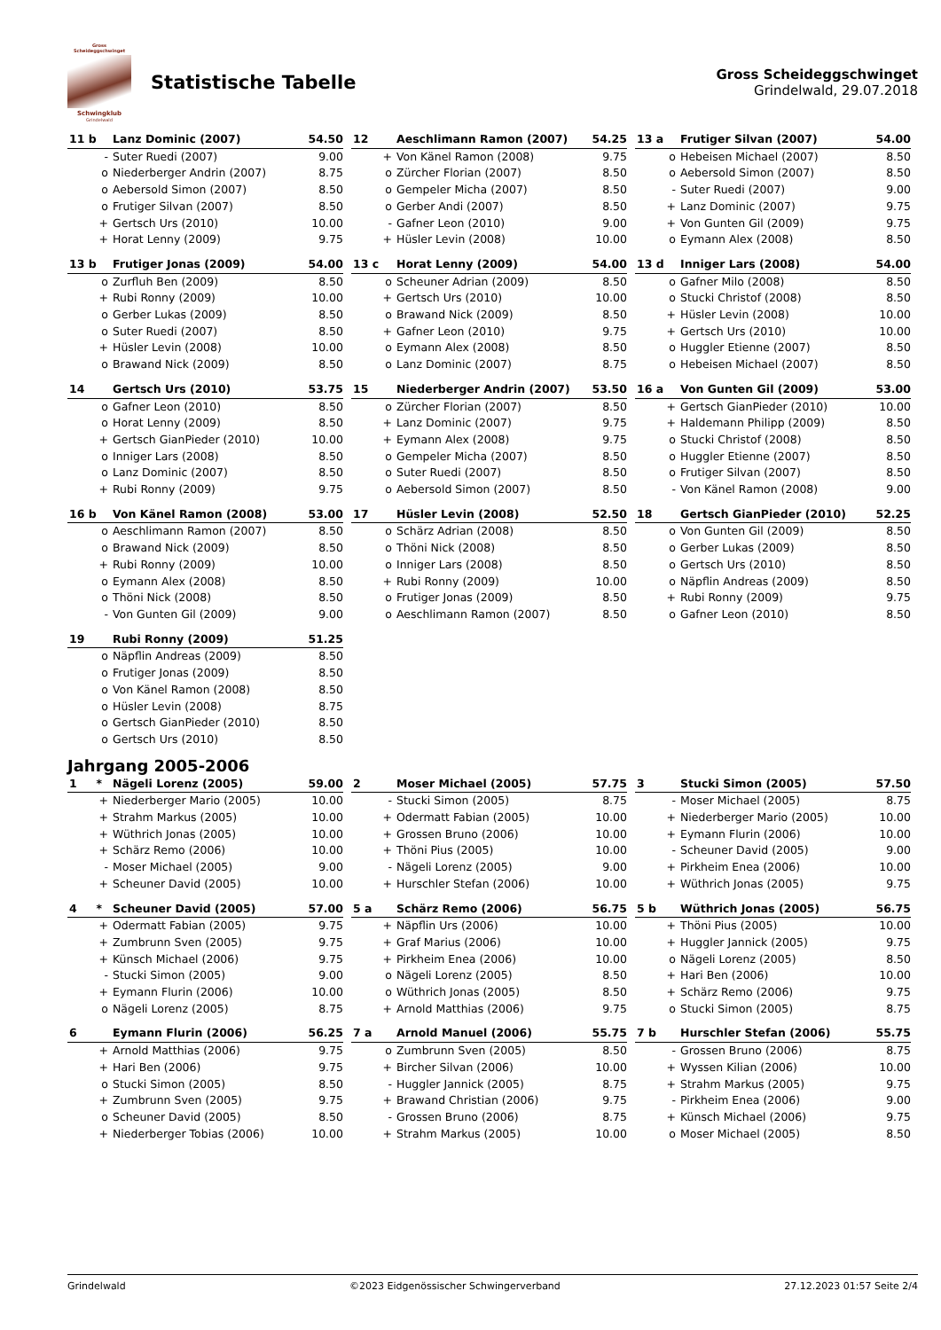Gross Scheideggschwinget
Schwingklub
Grindelwald
Statistische Tabelle
Gross Scheideggschwinget
Grindelwald, 29.07.2018
| 11 b | Lanz Dominic (2007) | 54.50 |
| --- | --- | --- |
| - | Suter Ruedi (2007) | 9.00 |
| o | Niederberger Andrin (2007) | 8.75 |
| o | Aebersold Simon (2007) | 8.50 |
| o | Frutiger Silvan (2007) | 8.50 |
| + | Gertsch Urs (2010) | 10.00 |
| + | Horat Lenny (2009) | 9.75 |
| 12 | Aeschlimann Ramon (2007) | 54.25 |
| --- | --- | --- |
| + | Von Känel Ramon (2008) | 9.75 |
| o | Zürcher Florian (2007) | 8.50 |
| o | Gempeler Micha (2007) | 8.50 |
| o | Gerber Andi (2007) | 8.50 |
| - | Gafner Leon (2010) | 9.00 |
| + | Hüsler Levin (2008) | 10.00 |
| 13 a | Frutiger Silvan (2007) | 54.00 |
| --- | --- | --- |
| o | Hebeisen Michael (2007) | 8.50 |
| o | Aebersold Simon (2007) | 8.50 |
| - | Suter Ruedi (2007) | 9.00 |
| + | Lanz Dominic (2007) | 9.75 |
| + | Von Gunten Gil (2009) | 9.75 |
| o | Eymann Alex (2008) | 8.50 |
| 13 b | Frutiger Jonas (2009) | 54.00 |
| --- | --- | --- |
| o | Zurfluh Ben (2009) | 8.50 |
| + | Rubi Ronny (2009) | 10.00 |
| o | Gerber Lukas (2009) | 8.50 |
| o | Suter Ruedi (2007) | 8.50 |
| + | Hüsler Levin (2008) | 10.00 |
| o | Brawand Nick (2009) | 8.50 |
| 13 c | Horat Lenny (2009) | 54.00 |
| --- | --- | --- |
| o | Scheuner Adrian (2009) | 8.50 |
| + | Gertsch Urs (2010) | 10.00 |
| o | Brawand Nick (2009) | 8.50 |
| + | Gafner Leon (2010) | 9.75 |
| o | Eymann Alex (2008) | 8.50 |
| o | Lanz Dominic (2007) | 8.75 |
| 13 d | Inniger Lars (2008) | 54.00 |
| --- | --- | --- |
| o | Gafner Milo (2008) | 8.50 |
| o | Stucki Christof (2008) | 8.50 |
| + | Hüsler Levin (2008) | 10.00 |
| + | Gertsch Urs (2010) | 10.00 |
| o | Huggler Etienne (2007) | 8.50 |
| o | Hebeisen Michael (2007) | 8.50 |
| 14 | Gertsch Urs (2010) | 53.75 |
| --- | --- | --- |
| o | Gafner Leon (2010) | 8.50 |
| o | Horat Lenny (2009) | 8.50 |
| + | Gertsch GianPieder (2010) | 10.00 |
| o | Inniger Lars (2008) | 8.50 |
| o | Lanz Dominic (2007) | 8.50 |
| + | Rubi Ronny (2009) | 9.75 |
| 15 | Niederberger Andrin (2007) | 53.50 |
| --- | --- | --- |
| o | Zürcher Florian (2007) | 8.50 |
| + | Lanz Dominic (2007) | 9.75 |
| + | Eymann Alex (2008) | 9.75 |
| o | Gempeler Micha (2007) | 8.50 |
| o | Suter Ruedi (2007) | 8.50 |
| o | Aebersold Simon (2007) | 8.50 |
| 16 a | Von Gunten Gil (2009) | 53.00 |
| --- | --- | --- |
| + | Gertsch GianPieder (2010) | 10.00 |
| + | Haldemann Philipp (2009) | 8.50 |
| o | Stucki Christof (2008) | 8.50 |
| o | Huggler Etienne (2007) | 8.50 |
| o | Frutiger Silvan (2007) | 8.50 |
| - | Von Känel Ramon (2008) | 9.00 |
| 16 b | Von Känel Ramon (2008) | 53.00 |
| --- | --- | --- |
| o | Aeschlimann Ramon (2007) | 8.50 |
| o | Brawand Nick (2009) | 8.50 |
| + | Rubi Ronny (2009) | 10.00 |
| o | Eymann Alex (2008) | 8.50 |
| o | Thöni Nick (2008) | 8.50 |
| - | Von Gunten Gil (2009) | 9.00 |
| 17 | Hüsler Levin (2008) | 52.50 |
| --- | --- | --- |
| o | Schärz Adrian (2008) | 8.50 |
| o | Thöni Nick (2008) | 8.50 |
| o | Inniger Lars (2008) | 8.50 |
| + | Rubi Ronny (2009) | 10.00 |
| o | Frutiger Jonas (2009) | 8.50 |
| o | Aeschlimann Ramon (2007) | 8.50 |
| 18 | Gertsch GianPieder (2010) | 52.25 |
| --- | --- | --- |
| o | Von Gunten Gil (2009) | 8.50 |
| o | Gerber Lukas (2009) | 8.50 |
| o | Gertsch Urs (2010) | 8.50 |
| o | Näpflin Andreas (2009) | 8.50 |
| + | Rubi Ronny (2009) | 9.75 |
| o | Gafner Leon (2010) | 8.50 |
| 19 | Rubi Ronny (2009) | 51.25 |
| --- | --- | --- |
| o | Näpflin Andreas (2009) | 8.50 |
| o | Frutiger Jonas (2009) | 8.50 |
| o | Von Känel Ramon (2008) | 8.50 |
| o | Hüsler Levin (2008) | 8.75 |
| o | Gertsch GianPieder (2010) | 8.50 |
| o | Gertsch Urs (2010) | 8.50 |
Jahrgang 2005-2006
| 1 * | Nägeli Lorenz (2005) | 59.00 |
| --- | --- | --- |
| + | Niederberger Mario (2005) | 10.00 |
| + | Strahm Markus (2005) | 10.00 |
| + | Wüthrich Jonas (2005) | 10.00 |
| + | Schärz Remo (2006) | 10.00 |
| - | Moser Michael (2005) | 9.00 |
| + | Scheuner David (2005) | 10.00 |
| 2 | Moser Michael (2005) | 57.75 |
| --- | --- | --- |
| - | Stucki Simon (2005) | 8.75 |
| + | Odermatt Fabian (2005) | 10.00 |
| + | Grossen Bruno (2006) | 10.00 |
| + | Thöni Pius (2005) | 10.00 |
| - | Nägeli Lorenz (2005) | 9.00 |
| + | Hurschler Stefan (2006) | 10.00 |
| 3 | Stucki Simon (2005) | 57.50 |
| --- | --- | --- |
| - | Moser Michael (2005) | 8.75 |
| + | Niederberger Mario (2005) | 10.00 |
| + | Eymann Flurin (2006) | 10.00 |
| - | Scheuner David (2005) | 9.00 |
| + | Pirkheim Enea (2006) | 10.00 |
| + | Wüthrich Jonas (2005) | 9.75 |
| 4 * | Scheuner David (2005) | 57.00 |
| --- | --- | --- |
| + | Odermatt Fabian (2005) | 9.75 |
| + | Zumbrunn Sven (2005) | 9.75 |
| + | Künsch Michael (2006) | 9.75 |
| - | Stucki Simon (2005) | 9.00 |
| + | Eymann Flurin (2006) | 10.00 |
| o | Nägeli Lorenz (2005) | 8.75 |
| 5 a | Schärz Remo (2006) | 56.75 |
| --- | --- | --- |
| + | Näpflin Urs (2006) | 10.00 |
| + | Graf Marius (2006) | 10.00 |
| + | Pirkheim Enea (2006) | 10.00 |
| o | Nägeli Lorenz (2005) | 8.50 |
| o | Wüthrich Jonas (2005) | 8.50 |
| + | Arnold Matthias (2006) | 9.75 |
| 5 b | Wüthrich Jonas (2005) | 56.75 |
| --- | --- | --- |
| + | Thöni Pius (2005) | 10.00 |
| + | Huggler Jannick (2005) | 9.75 |
| o | Nägeli Lorenz (2005) | 8.50 |
| + | Hari Ben (2006) | 10.00 |
| + | Schärz Remo (2006) | 9.75 |
| o | Stucki Simon (2005) | 8.75 |
| 6 | Eymann Flurin (2006) | 56.25 |
| --- | --- | --- |
| + | Arnold Matthias (2006) | 9.75 |
| + | Hari Ben (2006) | 9.75 |
| o | Stucki Simon (2005) | 8.50 |
| + | Zumbrunn Sven (2005) | 9.75 |
| o | Scheuner David (2005) | 8.50 |
| + | Niederberger Tobias (2006) | 10.00 |
| 7 a | Arnold Manuel (2006) | 55.75 |
| --- | --- | --- |
| o | Zumbrunn Sven (2005) | 8.50 |
| + | Bircher Silvan (2006) | 10.00 |
| - | Huggler Jannick (2005) | 8.75 |
| + | Brawand Christian (2006) | 9.75 |
| - | Grossen Bruno (2006) | 8.75 |
| + | Strahm Markus (2005) | 10.00 |
| 7 b | Hurschler Stefan (2006) | 55.75 |
| --- | --- | --- |
| - | Grossen Bruno (2006) | 8.75 |
| + | Wyssen Kilian (2006) | 10.00 |
| + | Strahm Markus (2005) | 9.75 |
| - | Pirkheim Enea (2006) | 9.00 |
| + | Künsch Michael (2006) | 9.75 |
| o | Moser Michael (2005) | 8.50 |
Grindelwald ©2023 Eidgenössischer Schwingerverband 27.12.2023 01:57 Seite 2/4